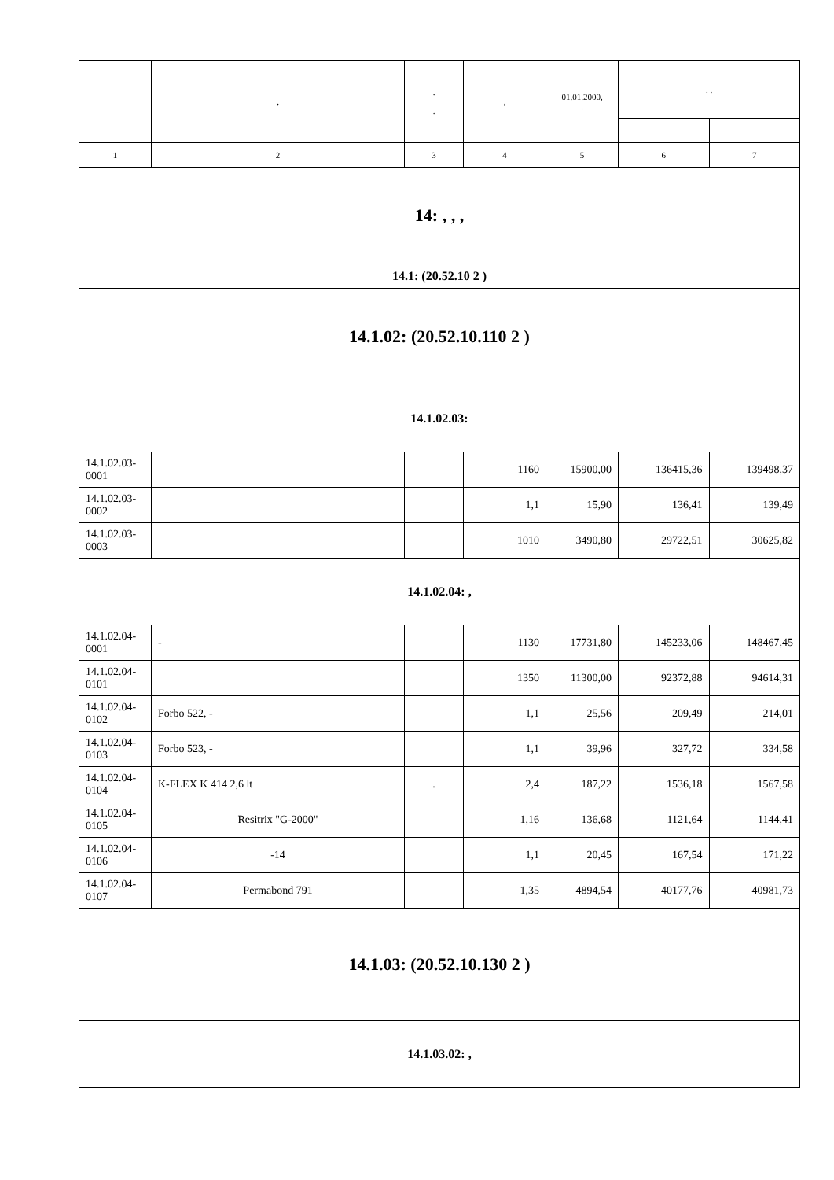| | , | . . | , | 01.01.2000, . | , . | |
| --- | --- | --- | --- | --- | --- | --- |
| 1 | 2 | 3 | 4 | 5 | 6 | 7 |
| 14: , , , | | | | | | |
| 14.1: (20.52.10 2 ) | | | | | | |
| 14.1.02: (20.52.10.110 2 ) | | | | | | |
| 14.1.02.03: | | | | | | |
| 14.1.02.03-0001 | | | 1160 | 15900,00 | 136415,36 | 139498,37 |
| 14.1.02.03-0002 | | | 1,1 | 15,90 | 136,41 | 139,49 |
| 14.1.02.03-0003 | | | 1010 | 3490,80 | 29722,51 | 30625,82 |
| 14.1.02.04: , | | | | | | |
| 14.1.02.04-0001 | - | | 1130 | 17731,80 | 145233,06 | 148467,45 |
| 14.1.02.04-0101 | | | 1350 | 11300,00 | 92372,88 | 94614,31 |
| 14.1.02.04-0102 | Forbo 522, - | | 1,1 | 25,56 | 209,49 | 214,01 |
| 14.1.02.04-0103 | Forbo 523, - | | 1,1 | 39,96 | 327,72 | 334,58 |
| 14.1.02.04-0104 | K-FLEX K 414 2,6 lt | . | 2,4 | 187,22 | 1536,18 | 1567,58 |
| 14.1.02.04-0105 | Resitrix "G-2000" | | 1,16 | 136,68 | 1121,64 | 1144,41 |
| 14.1.02.04-0106 | -14 | | 1,1 | 20,45 | 167,54 | 171,22 |
| 14.1.02.04-0107 | Permabond 791 | | 1,35 | 4894,54 | 40177,76 | 40981,73 |
| 14.1.03: (20.52.10.130 2 ) | | | | | | |
| 14.1.03.02: , | | | | | | |